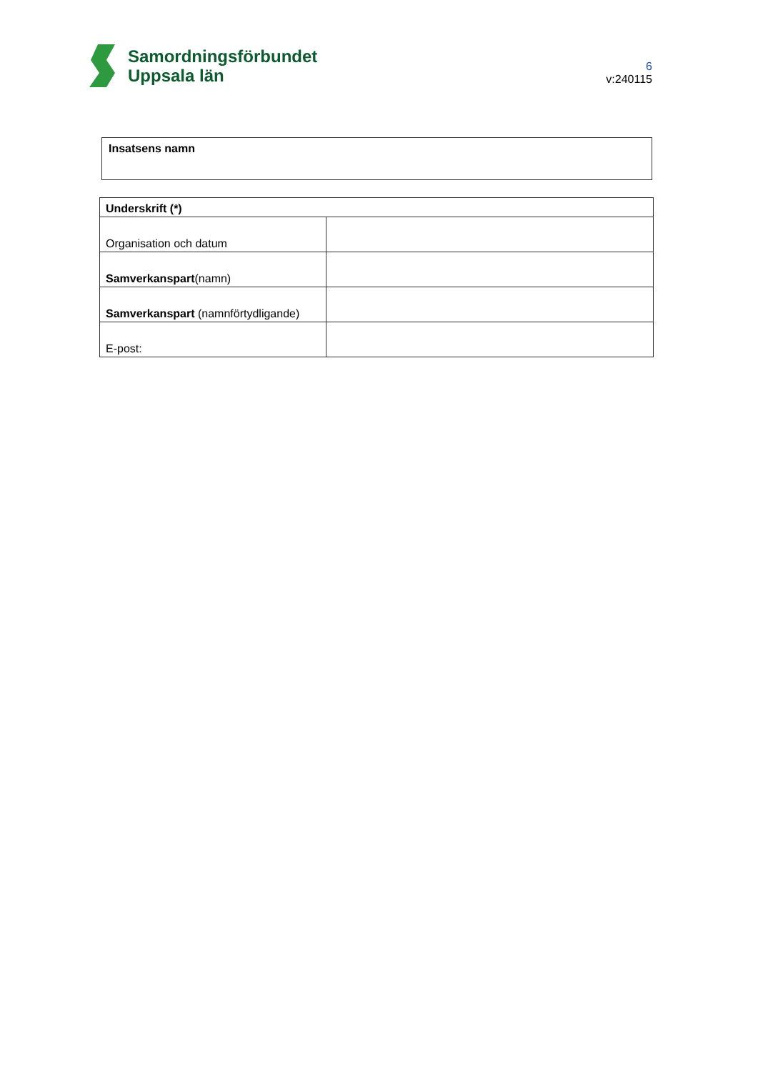Samordningsförbundet
Uppsala län
6
v:240115
Insatsens namn
| Underskrift (*) | |
| Organisation och datum | |
| Samverkanspart (namn) | |
| Samverkanspart (namnförtydligande) | |
| E-post: | |